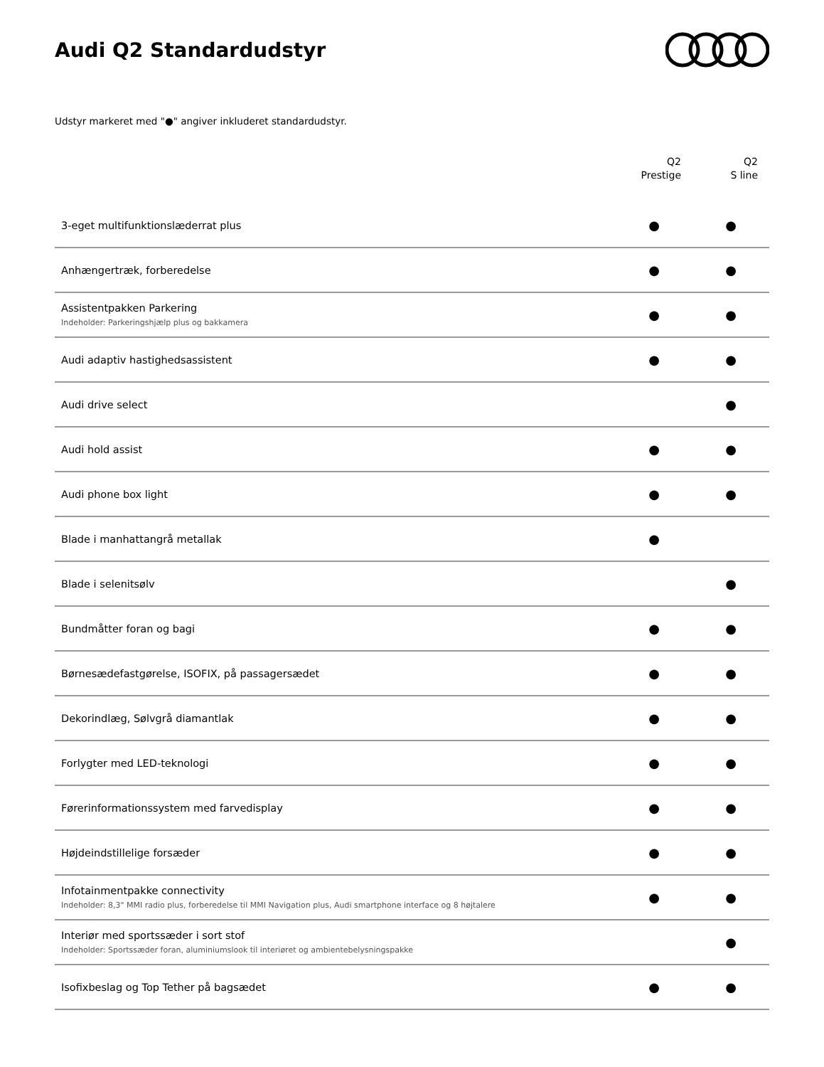Audi Q2 Standardudstyr
Udstyr markeret med "●" angiver inkluderet standardudstyr.
| | Q2 Prestige | Q2 S line |
| --- | --- | --- |
| 3-eget multifunktionslæderrat plus | ● | ● |
| Anhængertræk, forberedelse | ● | ● |
| Assistentpakken Parkering Indeholder: Parkeringshjælp plus og bakkamera | ● | ● |
| Audi adaptiv hastighedsassistent | ● | ● |
| Audi drive select | | ● |
| Audi hold assist | ● | ● |
| Audi phone box light | ● | ● |
| Blade i manhattangrå metallak | ● | |
| Blade i selenitsølv | | ● |
| Bundmåtter foran og bagi | ● | ● |
| Børnesædefastgørelse, ISOFIX, på passagersædet | ● | ● |
| Dekorindlæg, Sølvgrå diamantlak | ● | ● |
| Forlygter med LED-teknologi | ● | ● |
| Førerinformationssystem med farvedisplay | ● | ● |
| Højdeindstillelige forsæder | ● | ● |
| Infotainmentpakke connectivity Indeholder: 8,3" MMI radio plus, forberedelse til MMI Navigation plus, Audi smartphone interface og 8 højtalere | ● | ● |
| Interiør med sportssæder i sort stof Indeholder: Sportssæder foran, aluminiumslook til interiøret og ambientebelysningspakke | | ● |
| Isofixbeslag og Top Tether på bagsædet | ● | ● |